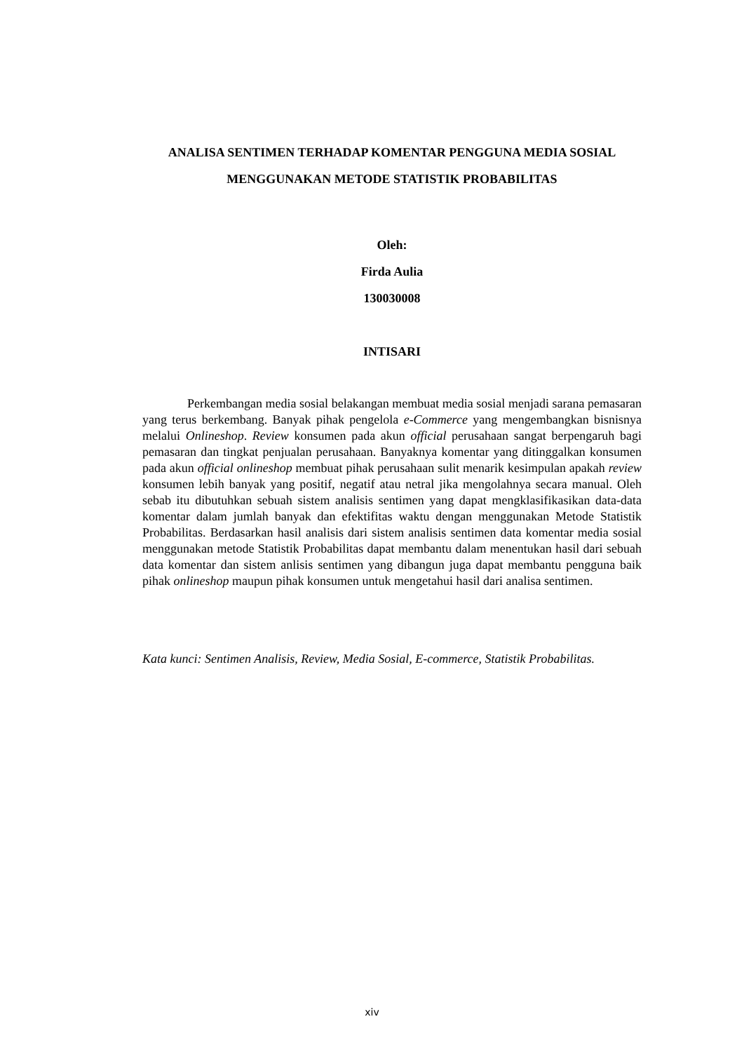ANALISA SENTIMEN TERHADAP KOMENTAR PENGGUNA MEDIA SOSIAL MENGGUNAKAN METODE STATISTIK PROBABILITAS
Oleh:
Firda Aulia
130030008
INTISARI
Perkembangan media sosial belakangan membuat media sosial menjadi sarana pemasaran yang terus berkembang. Banyak pihak pengelola e-Commerce yang mengembangkan bisnisnya melalui Onlineshop. Review konsumen pada akun official perusahaan sangat berpengaruh bagi pemasaran dan tingkat penjualan perusahaan. Banyaknya komentar yang ditinggalkan konsumen pada akun official onlineshop membuat pihak perusahaan sulit menarik kesimpulan apakah review konsumen lebih banyak yang positif, negatif atau netral jika mengolahnya secara manual. Oleh sebab itu dibutuhkan sebuah sistem analisis sentimen yang dapat mengklasifikasikan data-data komentar dalam jumlah banyak dan efektifitas waktu dengan menggunakan Metode Statistik Probabilitas. Berdasarkan hasil analisis dari sistem analisis sentimen data komentar media sosial menggunakan metode Statistik Probabilitas dapat membantu dalam menentukan hasil dari sebuah data komentar dan sistem anlisis sentimen yang dibangun juga dapat membantu pengguna baik pihak onlineshop maupun pihak konsumen untuk mengetahui hasil dari analisa sentimen.
Kata kunci: Sentimen Analisis, Review, Media Sosial, E-commerce, Statistik Probabilitas.
xiv